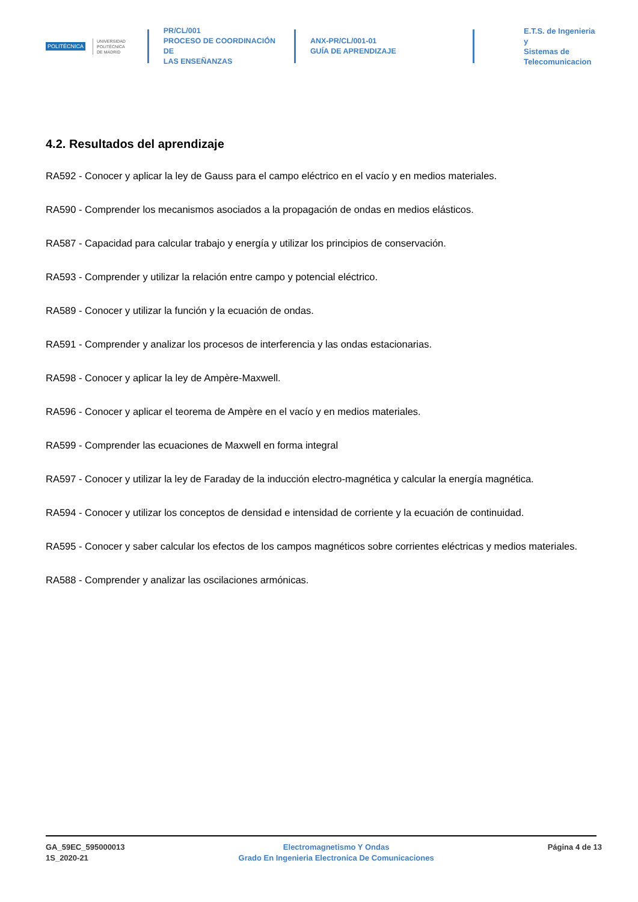POLITÉCNICA
UNIVERSIDAD
POLITÉCNICA
DE MADRID
PR/CL/001
PROCESO DE COORDINACIÓN DE
LAS ENSEÑANZAS
ANX-PR/CL/001-01
GUÍA DE APRENDIZAJE
E.T.S. de Ingenieria y
Sistemas de
Telecomunicacion
4.2. Resultados del aprendizaje
RA592 - Conocer y aplicar la ley de Gauss para el campo eléctrico en el vacío y en medios materiales.
RA590 - Comprender los mecanismos asociados a la propagación de ondas en medios elásticos.
RA587 - Capacidad para calcular trabajo y energía y utilizar los principios de conservación.
RA593 - Comprender y utilizar la relación entre campo y potencial eléctrico.
RA589 - Conocer y utilizar la función y la ecuación de ondas.
RA591 - Comprender y analizar los procesos de interferencia y las ondas estacionarias.
RA598 - Conocer y aplicar la ley de Ampère-Maxwell.
RA596 - Conocer y aplicar el teorema de Ampère en el vacío y en medios materiales.
RA599 - Comprender las ecuaciones de Maxwell en forma integral
RA597 - Conocer y utilizar la ley de Faraday de la inducción electro-magnética y calcular la energía magnética.
RA594 - Conocer y utilizar los conceptos de densidad e intensidad de corriente y la ecuación de continuidad.
RA595 - Conocer y saber calcular los efectos de los campos magnéticos sobre corrientes eléctricas y medios materiales.
RA588 - Comprender y analizar las oscilaciones armónicas.
GA_59EC_595000013
1S_2020-21
Electromagnetismo Y Ondas
Grado En Ingenieria Electronica De Comunicaciones
Página 4 de 13